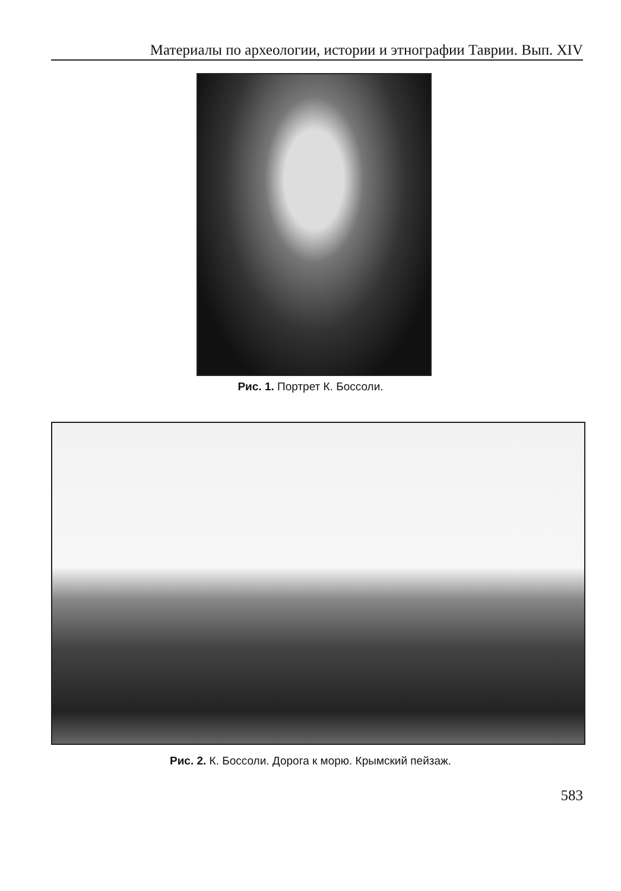Материалы по археологии, истории и этнографии Таврии. Вып. XIV
Рис. 1. Портрет К. Боссоли.
Рис. 2. К. Боссоли. Дорога к морю. Крымский пейзаж.
583